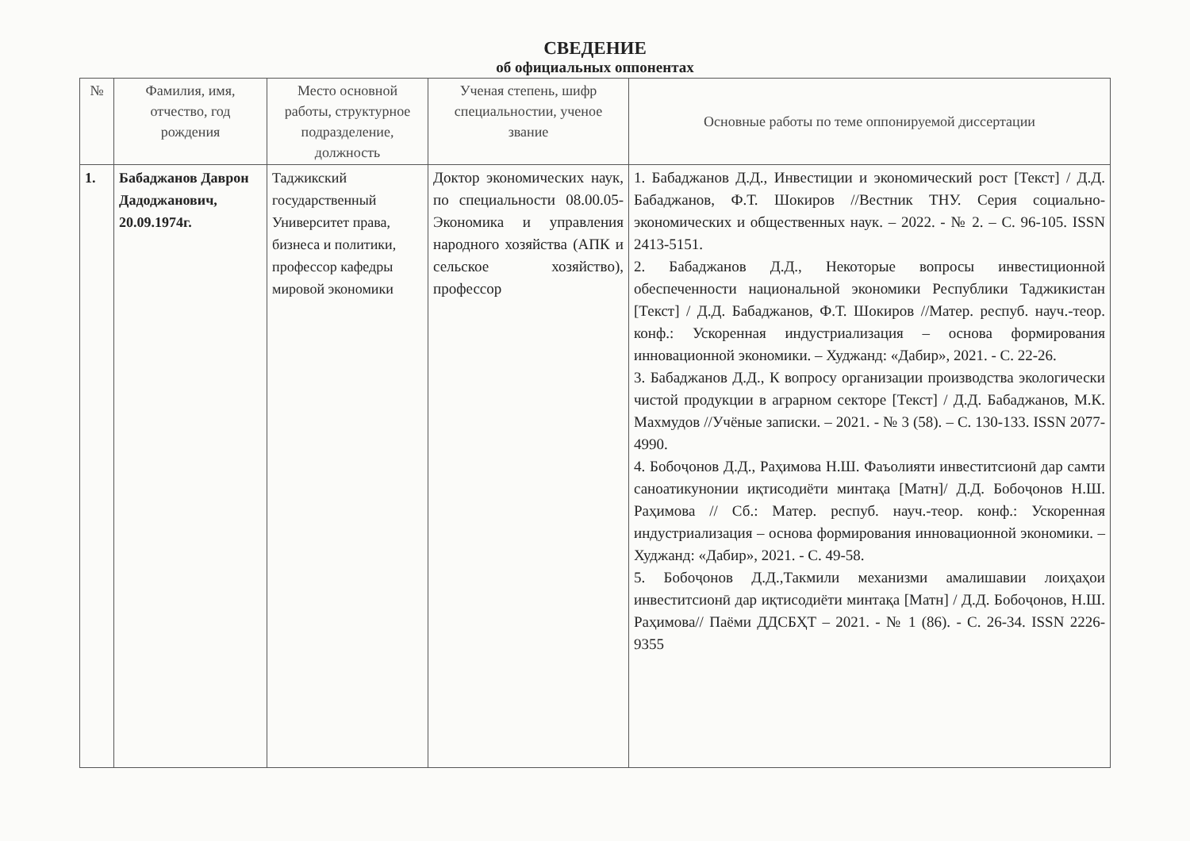СВЕДЕНИЕ
об официальных оппонентах
| № | Фамилия, имя, отчество, год рождения | Место основной работы, структурное подразделение, должность | Ученая степень, шифр специальностии, ученое звание | Основные работы по теме оппонируемой диссертации |
| --- | --- | --- | --- | --- |
| 1. | Бабаджанов Даврон Дадоджанович, 20.09.1974г. | Таджикский государственный Университет права, бизнеса и политики, профессор кафедры мировой экономики | Доктор экономических наук, по специальности 08.00.05- Экономика и управления народного хозяйства (АПК и сельское хозяйство), профессор | 1. Бабаджанов Д.Д., Инвестиции и экономический рост [Текст] / Д.Д. Бабаджанов, Ф.Т. Шокиров //Вестник ТНУ. Серия социально-экономических и общественных наук. – 2022. - № 2. – С. 96-105. ISSN 2413-5151. 2. Бабаджанов Д.Д., Некоторые вопросы инвестиционной обеспеченности национальной экономики Республики Таджикистан [Текст] / Д.Д. Бабаджанов, Ф.Т. Шокиров //Матер. респуб. науч.-теор. конф.: Ускоренная индустриализация – основа формирования инновационной экономики. – Худжанд: «Дабир», 2021. - С. 22-26. 3. Бабаджанов Д.Д., К вопросу организации производства экологически чистой продукции в аграрном секторе [Текст] / Д.Д. Бабаджанов, М.К. Махмудов //Учёные записки. – 2021. - № 3 (58). – С. 130-133. ISSN 2077-4990. 4. Бобоҷонов Д.Д., Раҳимова Н.Ш. Фаъолияти инвеститсионӣ дар самти саноатикунонии иқтисодиёти минтақа [Матн]/ Д.Д. Бобоҷонов Н.Ш. Раҳимова // Сб.: Матер. респуб. науч.-теор. конф.: Ускоренная индустриализация – основа формирования инновационной экономики. – Худжанд: «Дабир», 2021. - С. 49-58. 5. Бобоҷонов Д.Д.,Такмили механизми амалишавии лоиҳаҳои инвеститсионӣ дар иқтисодиёти минтақа [Матн] / Д.Д. Бобоҷонов, Н.Ш. Раҳимова// Паёми ДДСБҲТ – 2021. - № 1 (86). - С. 26-34. ISSN 2226-9355 |